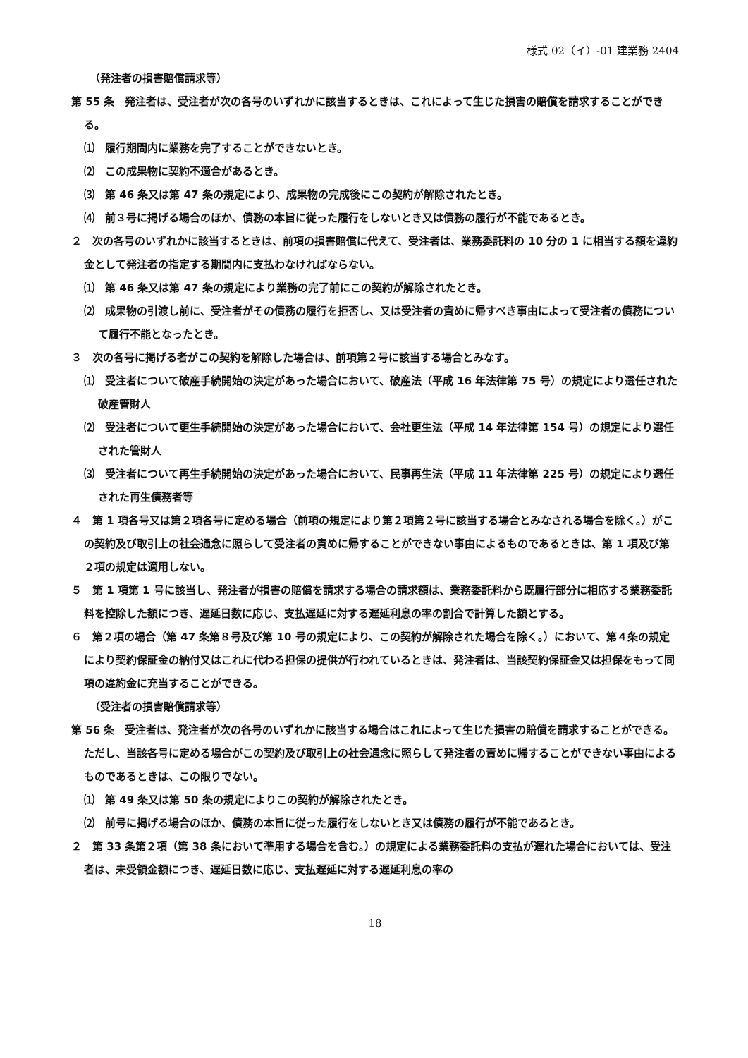様式 02（イ）-01 建業務 2404
（発注者の損害賠償請求等）
第 55 条　発注者は、受注者が次の各号のいずれかに該当するときは、これによって生じた損害の賠償を請求することができる。
⑴　履行期間内に業務を完了することができないとき。
⑵　この成果物に契約不適合があるとき。
⑶　第 46 条又は第 47 条の規定により、成果物の完成後にこの契約が解除されたとき。
⑷　前３号に掲げる場合のほか、債務の本旨に従った履行をしないとき又は債務の履行が不能であるとき。
２　次の各号のいずれかに該当するときは、前項の損害賠償に代えて、受注者は、業務委託料の 10 分の 1 に相当する額を違約金として発注者の指定する期間内に支払わなければならない。
⑴　第 46 条又は第 47 条の規定により業務の完了前にこの契約が解除されたとき。
⑵　成果物の引渡し前に、受注者がその債務の履行を拒否し、又は受注者の責めに帰すべき事由によって受注者の債務について履行不能となったとき。
３　次の各号に掲げる者がこの契約を解除した場合は、前項第２号に該当する場合とみなす。
⑴　受注者について破産手続開始の決定があった場合において、破産法（平成 16 年法律第 75 号）の規定により選任された破産管財人
⑵　受注者について更生手続開始の決定があった場合において、会社更生法（平成 14 年法律第 154 号）の規定により選任された管財人
⑶　受注者について再生手続開始の決定があった場合において、民事再生法（平成 11 年法律第 225 号）の規定により選任された再生債務者等
４　第 1 項各号又は第２項各号に定める場合（前項の規定により第２項第２号に該当する場合とみなされる場合を除く。）がこの契約及び取引上の社会通念に照らして受注者の責めに帰することができない事由によるものであるときは、第 1 項及び第２項の規定は適用しない。
５　第 1 項第 1 号に該当し、発注者が損害の賠償を請求する場合の請求額は、業務委託料から既履行部分に相応する業務委託料を控除した額につき、遅延日数に応じ、支払遅延に対する遅延利息の率の割合で計算した額とする。
６　第２項の場合（第 47 条第８号及び第 10 号の規定により、この契約が解除された場合を除く。）において、第４条の規定により契約保証金の納付又はこれに代わる担保の提供が行われているときは、発注者は、当該契約保証金又は担保をもって同項の違約金に充当することができる。
（受注者の損害賠償請求等）
第 56 条　受注者は、発注者が次の各号のいずれかに該当する場合はこれによって生じた損害の賠償を請求することができる。ただし、当該各号に定める場合がこの契約及び取引上の社会通念に照らして発注者の責めに帰することができない事由によるものであるときは、この限りでない。
⑴　第 49 条又は第 50 条の規定によりこの契約が解除されたとき。
⑵　前号に掲げる場合のほか、債務の本旨に従った履行をしないとき又は債務の履行が不能であるとき。
２　第 33 条第２項（第 38 条において準用する場合を含む。）の規定による業務委託料の支払が遅れた場合においては、受注者は、未受領金額につき、遅延日数に応じ、支払遅延に対する遅延利息の率の
18